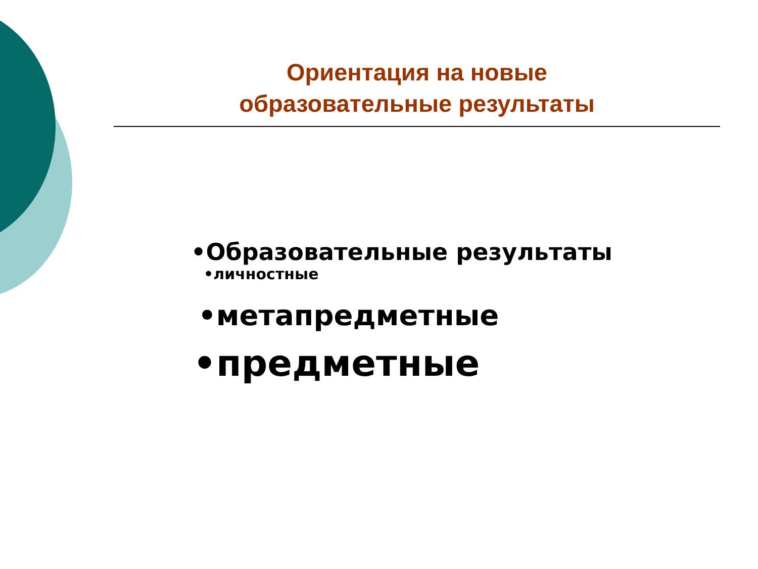Ориентация на новые
образовательные результаты
•Образовательные результаты
•личностные
•метапредметные
•предметные